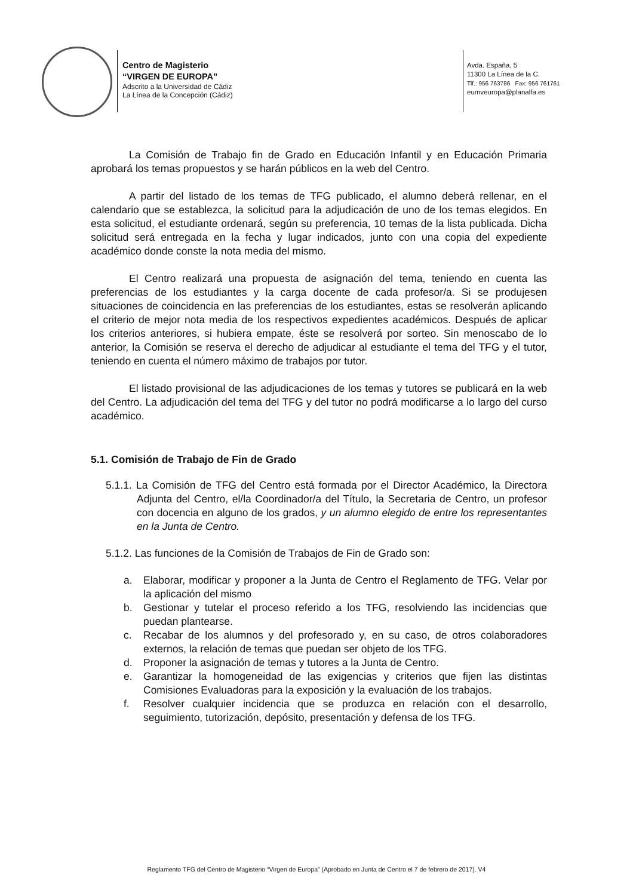Centro de Magisterio
“VIRGEN DE EUROPA”
Adscrito a la Universidad de Cádiz
La Línea de la Concepción (Cádiz)
Avda. España, 5
11300 La Línea de la C.
Tlf.: 956 763786 Fax: 956 761761
eumveuropa@planalfa.es
La Comisión de Trabajo fin de Grado en Educación Infantil y en Educación Primaria aprobará los temas propuestos y se harán públicos en la web del Centro.
A partir del listado de los temas de TFG publicado, el alumno deberá rellenar, en el calendario que se establezca, la solicitud para la adjudicación de uno de los temas elegidos. En esta solicitud, el estudiante ordenará, según su preferencia, 10 temas de la lista publicada. Dicha solicitud será entregada en la fecha y lugar indicados, junto con una copia del expediente académico donde conste la nota media del mismo.
El Centro realizará una propuesta de asignación del tema, teniendo en cuenta las preferencias de los estudiantes y la carga docente de cada profesor/a. Si se produjesen situaciones de coincidencia en las preferencias de los estudiantes, estas se resolverán aplicando el criterio de mejor nota media de los respectivos expedientes académicos. Después de aplicar los criterios anteriores, si hubiera empate, éste se resolverá por sorteo. Sin menoscabo de lo anterior, la Comisión se reserva el derecho de adjudicar al estudiante el tema del TFG y el tutor, teniendo en cuenta el número máximo de trabajos por tutor.
El listado provisional de las adjudicaciones de los temas y tutores se publicará en la web del Centro. La adjudicación del tema del TFG y del tutor no podrá modificarse a lo largo del curso académico.
5.1. Comisión de Trabajo de Fin de Grado
5.1.1. La Comisión de TFG del Centro está formada por el Director Académico, la Directora Adjunta del Centro, el/la Coordinador/a del Título, la Secretaria de Centro, un profesor con docencia en alguno de los grados, y un alumno elegido de entre los representantes en la Junta de Centro.
5.1.2. Las funciones de la Comisión de Trabajos de Fin de Grado son:
a. Elaborar, modificar y proponer a la Junta de Centro el Reglamento de TFG. Velar por la aplicación del mismo
b. Gestionar y tutelar el proceso referido a los TFG, resolviendo las incidencias que puedan plantearse.
c. Recabar de los alumnos y del profesorado y, en su caso, de otros colaboradores externos, la relación de temas que puedan ser objeto de los TFG.
d. Proponer la asignación de temas y tutores a la Junta de Centro.
e. Garantizar la homogeneidad de las exigencias y criterios que fijen las distintas Comisiones Evaluadoras para la exposición y la evaluación de los trabajos.
f. Resolver cualquier incidencia que se produzca en relación con el desarrollo, seguimiento, tutorización, depósito, presentación y defensa de los TFG.
Reglamento TFG del Centro de Magisterio “Virgen de Europa” (Aprobado en Junta de Centro el 7 de febrero de 2017). V4